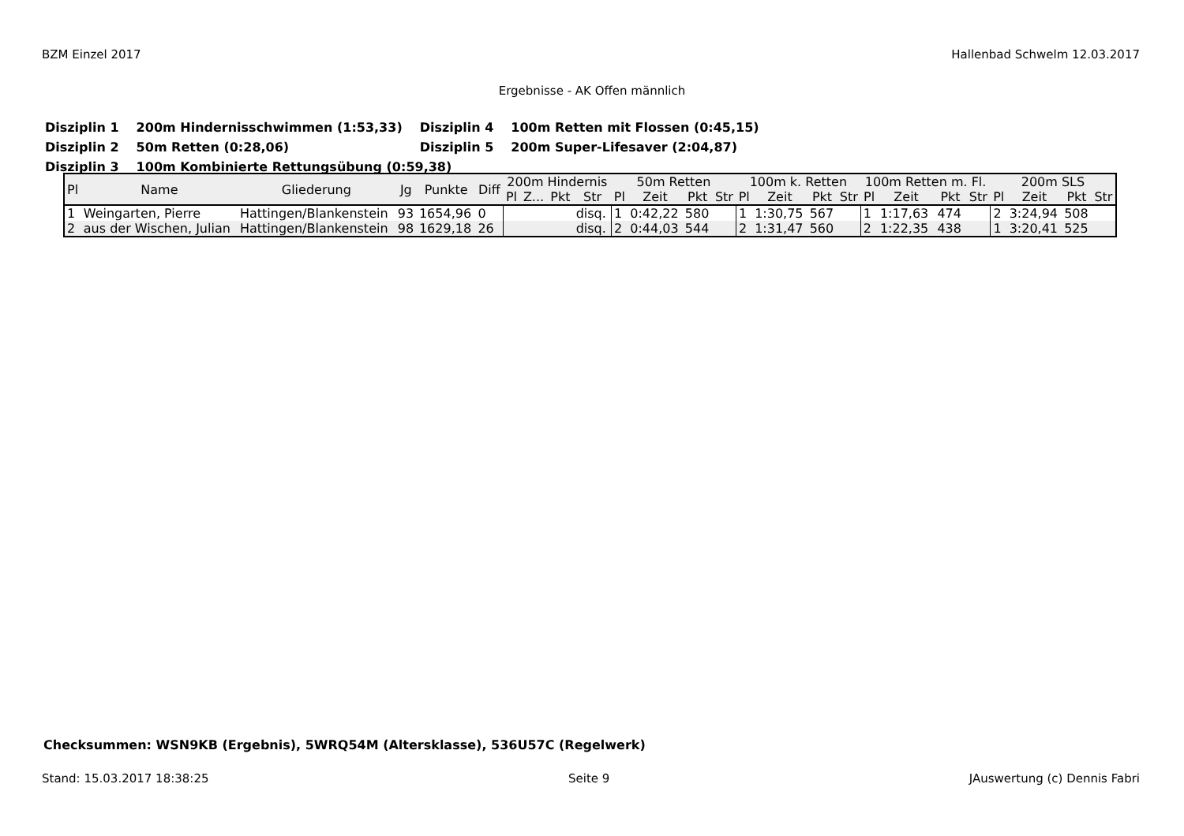BZM Einzel 2017 Hallenbad Schwelm 12.03.2017
Ergebnisse - AK Offen männlich
| Disziplin 1 | 200m Hindernisschwimmen (1:53,33) | Disziplin 4 | 100m Retten mit Flossen (0:45,15) |
| Disziplin 2 | 50m Retten (0:28,06) | Disziplin 5 | 200m Super-Lifesaver (2:04,87) |
| Disziplin 3 | 100m Kombinierte Rettungsübung (0:59,38) | | |
| Pl | Name | Gliederung | Jg | Punkte | Diff | 200m Hindernis | | | | 50m Retten | | | | 100m k. Retten | | | | 100m Retten m. Fl. | | | | 200m SLS | | | |
| --- | --- | --- | --- | --- | --- | --- | --- | --- | --- | --- | --- | --- | --- | --- | --- | --- | --- | --- | --- | --- | --- | --- | --- | --- | --- |
| | | | | | | Pl | Z... | Pkt | Str | Pl | Zeit | Pkt | Str | Pl | Zeit | Pkt | Str | Pl | Zeit | Pkt | Str | Pl | Zeit | Pkt | Str |
| 1 | Weingarten, Pierre | Hattingen/Blankenstein | 93 | 1654,96 | 0 | | | | disq. | 1 | 0:42,22 | 580 | | 1 | 1:30,75 | 567 | | 1 | 1:17,63 | 474 | | 2 | 3:24,94 | 508 | |
| 2 | aus der Wischen, Julian | Hattingen/Blankenstein | 98 | 1629,18 | 26 | | | | disq. | 2 | 0:44,03 | 544 | | 2 | 1:31,47 | 560 | | 2 | 1:22,35 | 438 | | 1 | 3:20,41 | 525 | |
Checksummen: WSN9KB (Ergebnis), 5WRQ54M (Altersklasse), 536U57C (Regelwerk)
Stand: 15.03.2017 18:38:25 Seite 9 JAuswertung (c) Dennis Fabri